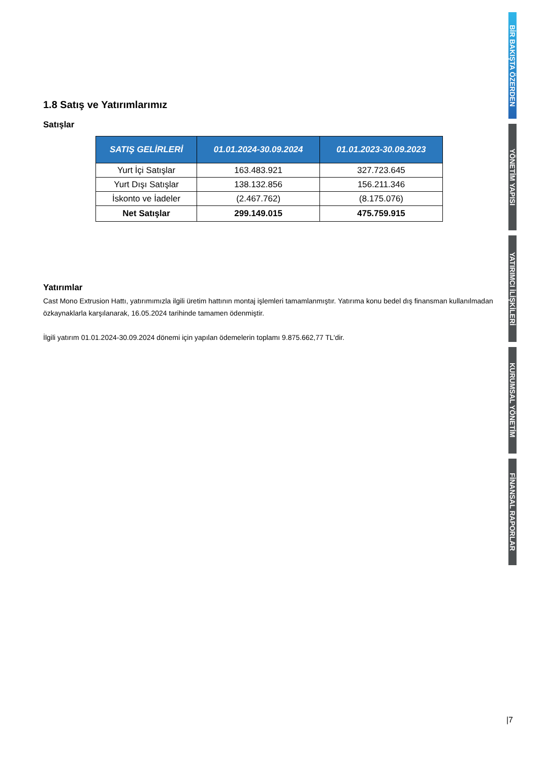1.8 Satış ve Yatırımlarımız
Satışlar
| SATIŞ GELİRLERİ | 01.01.2024-30.09.2024 | 01.01.2023-30.09.2023 |
| --- | --- | --- |
| Yurt İçi Satışlar | 163.483.921 | 327.723.645 |
| Yurt Dışı Satışlar | 138.132.856 | 156.211.346 |
| İskonto ve İadeler | (2.467.762) | (8.175.076) |
| Net Satışlar | 299.149.015 | 475.759.915 |
Yatırımlar
Cast Mono Extrusion Hattı, yatırımımızla ilgili üretim hattının montaj işlemleri tamamlanmıştır. Yatırıma konu bedel dış finansman kullanılmadan özkaynaklarla karşılanarak, 16.05.2024 tarihinde tamamen ödenmiştir.
İlgili yatırım 01.01.2024-30.09.2024 dönemi için yapılan ödemelerin toplamı 9.875.662,77 TL'dir.
BİR BAKIŞTA ÖZERDEN
YÖNETİM YAPISI
YATIRIMCI İLİŞKİLERİ
KURUMSAL YÖNETİM
FİNANSAL RAPORLAR
|7